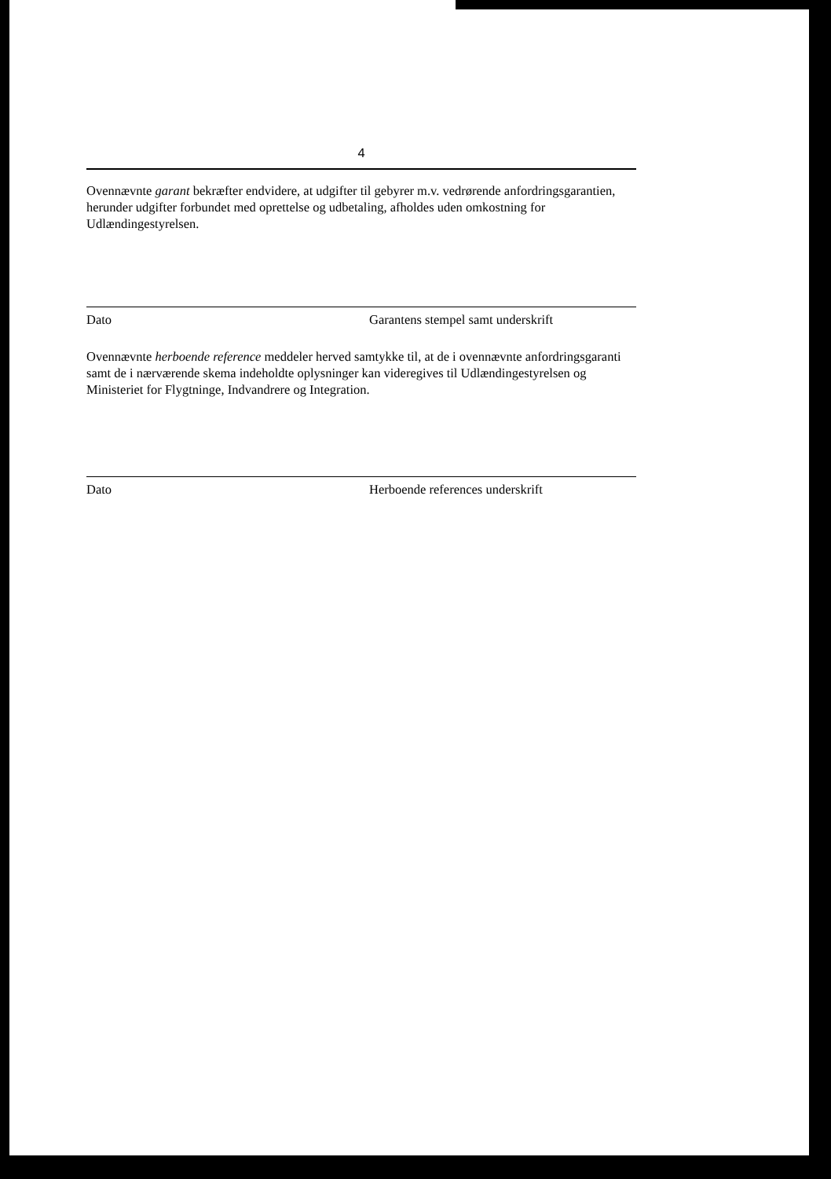4
Ovennævnte garant bekræfter endvidere, at udgifter til gebyrer m.v. vedrørende anfordringsgarantien, herunder udgifter forbundet med oprettelse og udbetaling, afholdes uden omkostning for Udlændingestyrelsen.
Dato Garantens stempel samt underskrift
Ovennævnte herboende reference meddeler herved samtykke til, at de i ovennævnte anfordringsgaranti samt de i nærværende skema indeholdte oplysninger kan videregives til Udlændingestyrelsen og Ministeriet for Flygtninge, Indvandrere og Integration.
Dato Herboende references underskrift